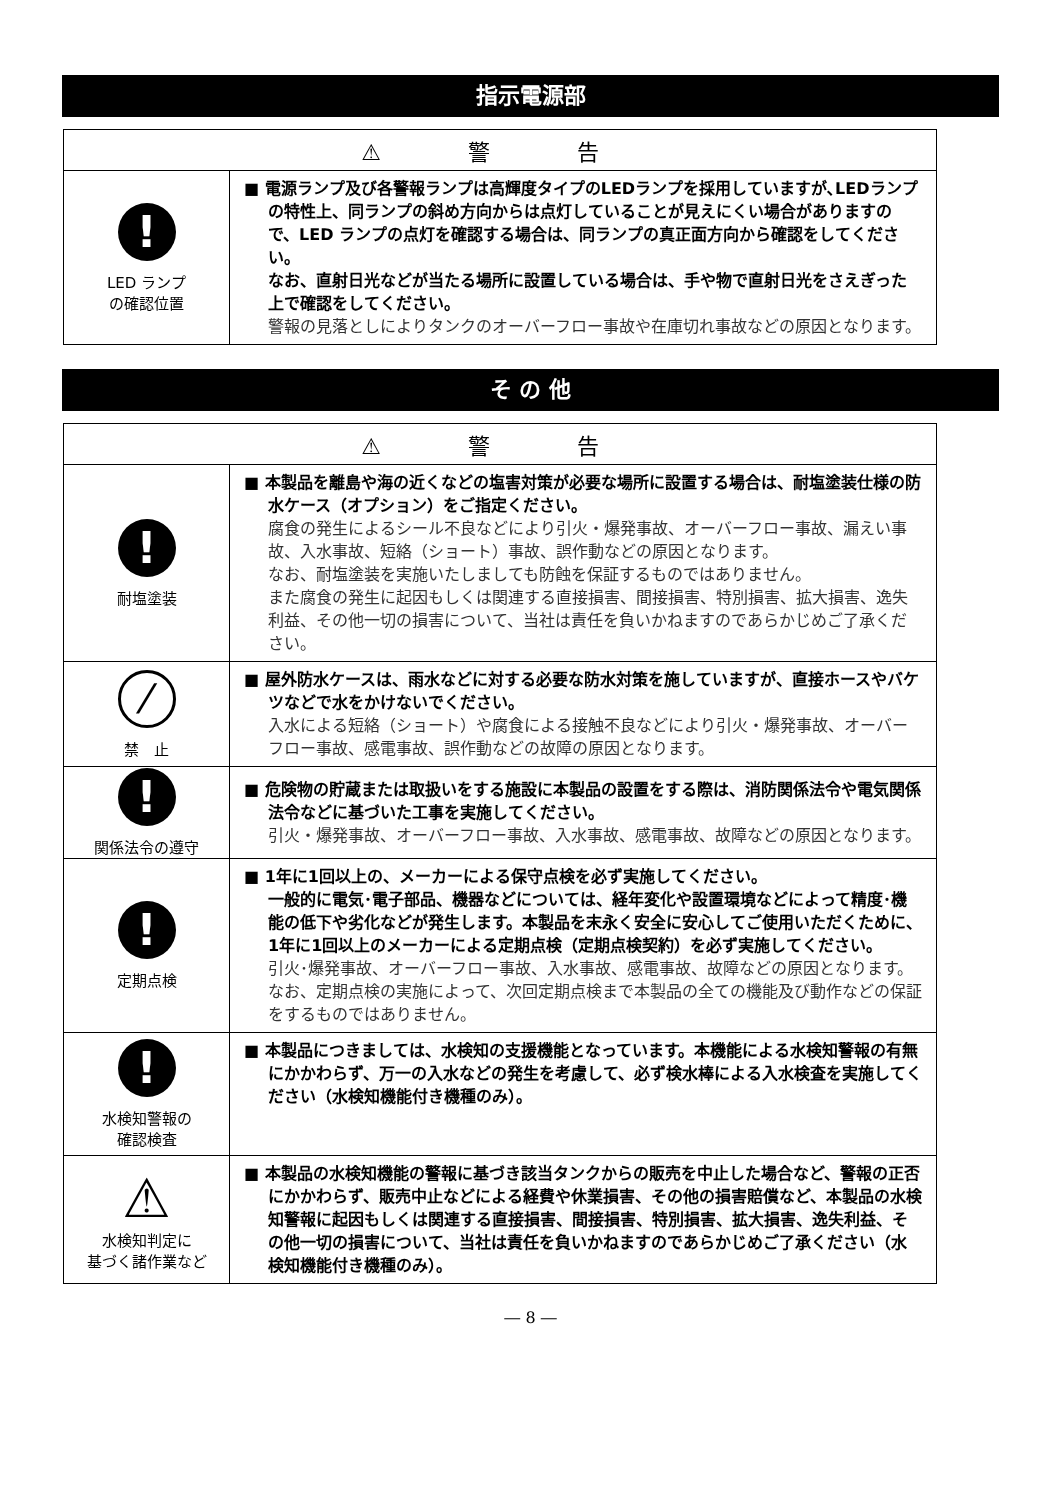指示電源部
| ⚠ 警 告 | |
| --- | --- |
| ! LED ランプ の確認位置 | ■ 電源ランプ及び各警報ランプは高輝度タイプのLEDランプを採用していますが､LEDランプの特性上、同ランプの斜め方向からは点灯していることが見えにくい場合がありますので、LED ランプの点灯を確認する場合は、同ランプの真正面方向から確認をしてください。 なお、直射日光などが当たる場所に設置している場合は、手や物で直射日光をさえぎった上で確認をしてください。 警報の見落としによりタンクのオーバーフロー事故や在庫切れ事故などの原因となります。 |
そ の 他
| ⚠ 警 告 | |
| --- | --- |
| ! 耐塩塗装 | ■ 本製品を離島や海の近くなどの塩害対策が必要な場所に設置する場合は、耐塩塗装仕様の防水ケース（オプション）をご指定ください。 腐食の発生によるシール不良などにより引火・爆発事故、オーバーフロー事故、漏えい事故、入水事故、短絡（ショート）事故、誤作動などの原因となります。 なお、耐塩塗装を実施いたしましても防蝕を保証するものではありません。 また腐食の発生に起因もしくは関連する直接損害、間接損害、特別損害、拡大損害、逸失利益、その他一切の損害について、当社は責任を負いかねますのであらかじめご了承ください。 |
| ⁄ 禁 止 | ■ 屋外防水ケースは、雨水などに対する必要な防水対策を施していますが、直接ホースやバケツなどで水をかけないでください。 入水による短絡（ショート）や腐食による接触不良などにより引火・爆発事故、オーバーフロー事故、感電事故、誤作動などの故障の原因となります。 |
| ! 関係法令の遵守 | ■ 危険物の貯蔵または取扱いをする施設に本製品の設置をする際は、消防関係法令や電気関係法令などに基づいた工事を実施してください。 引火・爆発事故、オーバーフロー事故、入水事故、感電事故、故障などの原因となります。 |
| ! 定期点検 | ■ 1年に1回以上の、メーカーによる保守点検を必ず実施してください。 一般的に電気･電子部品、機器などについては、経年変化や設置環境などによって精度･機能の低下や劣化などが発生します。本製品を末永く安全に安心してご使用いただくために、1年に1回以上のメーカーによる定期点検（定期点検契約）を必ず実施してください。 引火･爆発事故、オーバーフロー事故、入水事故、感電事故、故障などの原因となります。 なお、定期点検の実施によって、次回定期点検まで本製品の全ての機能及び動作などの保証をするものではありません。 |
| ! 水検知警報の 確認検査 | ■ 本製品につきましては、水検知の支援機能となっています。本機能による水検知警報の有無にかかわらず、万一の入水などの発生を考慮して、必ず検水棒による入水検査を実施してください（水検知機能付き機種のみ）。 |
| ⚠ 水検知判定に 基づく諸作業など | ■ 本製品の水検知機能の警報に基づき該当タンクからの販売を中止した場合など、警報の正否にかかわらず、販売中止などによる経費や休業損害、その他の損害賠償など、本製品の水検知警報に起因もしくは関連する直接損害、間接損害、特別損害、拡大損害、逸失利益、その他一切の損害について、当社は責任を負いかねますのであらかじめご了承ください（水検知機能付き機種のみ）。 |
― 8 ―